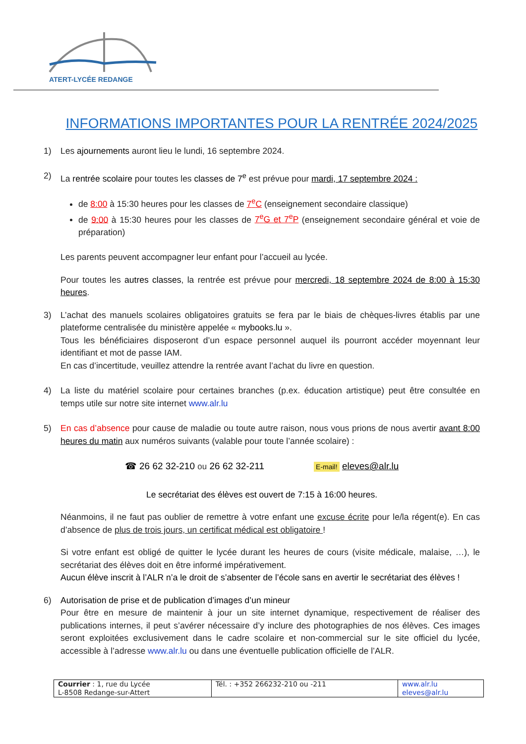ATERT-LYCÉE REDANGE
INFORMATIONS IMPORTANTES POUR LA RENTRÉE 2024/2025
1) Les ajournements auront lieu le lundi, 16 septembre 2024.
2) La rentrée scolaire pour toutes les classes de 7<sup>e</sup> est prévue pour mardi, 17 septembre 2024 :
de 8:00 à 15:30 heures pour les classes de 7<sup>e</sup>C (enseignement secondaire classique)
de 9:00 à 15:30 heures pour les classes de 7<sup>e</sup>G et 7<sup>e</sup>P (enseignement secondaire général et voie de préparation)
Les parents peuvent accompagner leur enfant pour l’accueil au lycée.
Pour toutes les autres classes, la rentrée est prévue pour mercredi, 18 septembre 2024 de 8:00 à 15:30 heures.
3) L’achat des manuels scolaires obligatoires gratuits se fera par le biais de chèques-livres établis par une plateforme centralisée du ministère appelée « mybooks.lu ».
Tous les bénéficiaires disposeront d’un espace personnel auquel ils pourront accéder moyennant leur identifiant et mot de passe IAM.
En cas d’incertitude, veuillez attendre la rentrée avant l’achat du livre en question.
4) La liste du matériel scolaire pour certaines branches (p.ex. éducation artistique) peut être consultée en temps utile sur notre site internet www.alr.lu
5) En cas d’absence pour cause de maladie ou toute autre raison, nous vous prions de nous avertir avant 8:00 heures du matin aux numéros suivants (valable pour toute l’année scolaire) :
☎ 26 62 32-210 ou 26 62 32-211 E-mail! eleves@alr.lu
Le secrétariat des élèves est ouvert de 7:15 à 16:00 heures.
Néanmoins, il ne faut pas oublier de remettre à votre enfant une excuse écrite pour le/la régent(e). En cas d’absence de plus de trois jours, un certificat médical est obligatoire !
Si votre enfant est obligé de quitter le lycée durant les heures de cours (visite médicale, malaise, …), le secrétariat des élèves doit en être informé impérativement.
Aucun élève inscrit à l’ALR n’a le droit de s’absenter de l’école sans en avertir le secrétariat des élèves !
6) Autorisation de prise et de publication d’images d’un mineur
Pour être en mesure de maintenir à jour un site internet dynamique, respectivement de réaliser des publications internes, il peut s’avérer nécessaire d’y inclure des photographies de nos élèves. Ces images seront exploitées exclusivement dans le cadre scolaire et non-commercial sur le site officiel du lycée, accessible à l’adresse www.alr.lu ou dans une éventuelle publication officielle de l’ALR.
| Courrier : 1, rue du Lycée L-8508 Redange-sur-Attert | Tél. : +352 266232-210 ou -211 | www.alr.lu eleves@alr.lu |